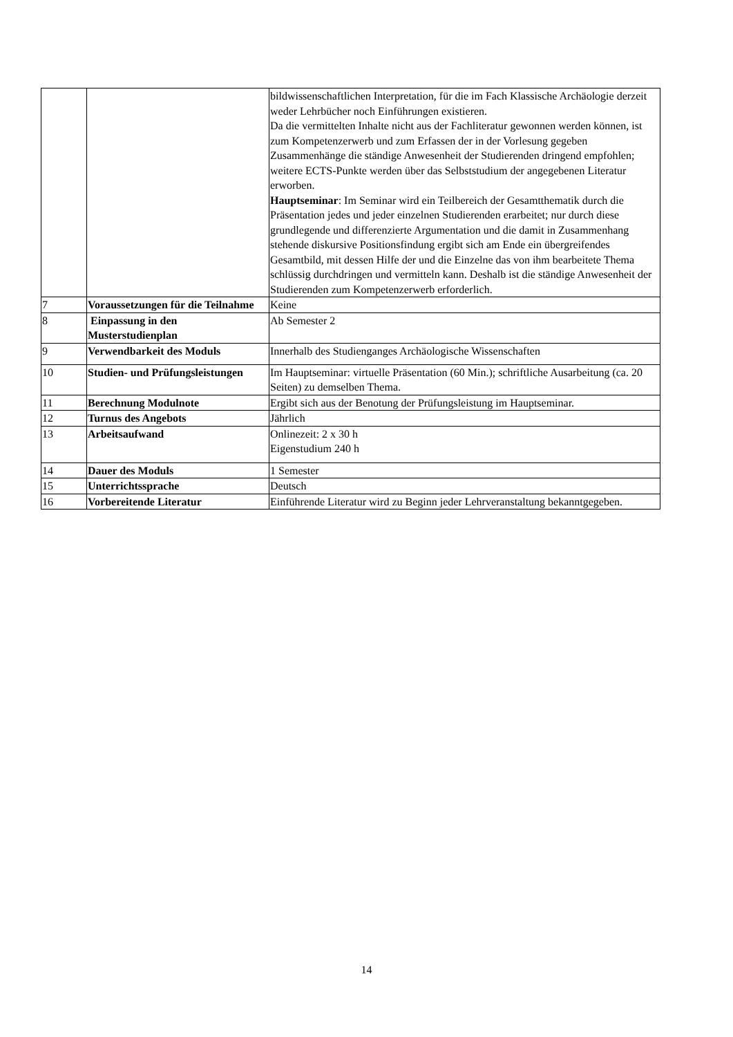| | | bildwissenschaftlichen Interpretation, für die im Fach Klassische Archäologie derzeit weder Lehrbücher noch Einführungen existieren. Da die vermittelten Inhalte nicht aus der Fachliteratur gewonnen werden können, ist zum Kompetenzerwerb und zum Erfassen der in der Vorlesung gegeben Zusammenhänge die ständige Anwesenheit der Studierenden dringend empfohlen; weitere ECTS-Punkte werden über das Selbststudium der angegebenen Literatur erworben. Hauptseminar : Im Seminar wird ein Teilbereich der Gesamtthematik durch die Präsentation jedes und jeder einzelnen Studierenden erarbeitet; nur durch diese grundlegende und differenzierte Argumentation und die damit in Zusammenhang stehende diskursive Positionsfindung ergibt sich am Ende ein übergreifendes Gesamtbild, mit dessen Hilfe der und die Einzelne das von ihm bearbeitete Thema schlüssig durchdringen und vermitteln kann. Deshalb ist die ständige Anwesenheit der Studierenden zum Kompetenzerwerb erforderlich. |
| 7 | Voraussetzungen für die Teilnahme | Keine |
| 8 | Einpassung in den Musterstudienplan | Ab Semester 2 |
| 9 | Verwendbarkeit des Moduls | Innerhalb des Studienganges Archäologische Wissenschaften |
| 10 | Studien- und Prüfungsleistungen | Im Hauptseminar: virtuelle Präsentation (60 Min.); schriftliche Ausarbeitung (ca. 20 Seiten) zu demselben Thema. |
| 11 | Berechnung Modulnote | Ergibt sich aus der Benotung der Prüfungsleistung im Hauptseminar. |
| 12 | Turnus des Angebots | Jährlich |
| 13 | Arbeitsaufwand | Onlinezeit: 2 x 30 h Eigenstudium 240 h |
| 14 | Dauer des Moduls | 1 Semester |
| 15 | Unterrichtssprache | Deutsch |
| 16 | Vorbereitende Literatur | Einführende Literatur wird zu Beginn jeder Lehrveranstaltung bekanntgegeben. |
14